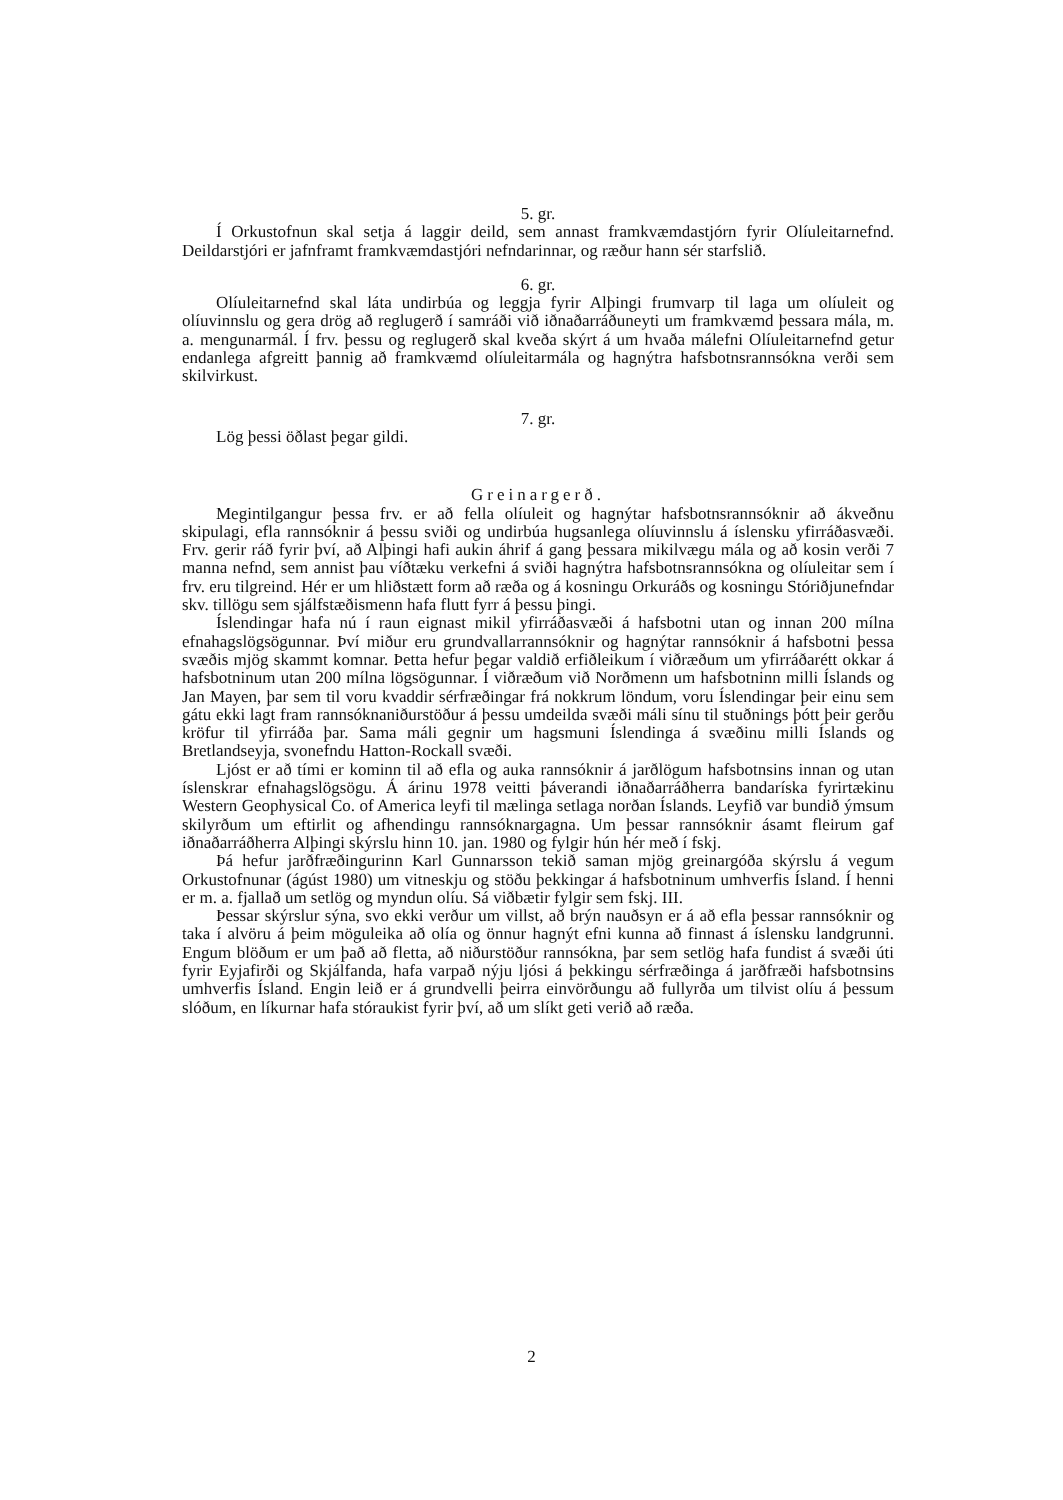5. gr.
Í Orkustofnun skal setja á laggir deild, sem annast framkvæmdastjórn fyrir Olíuleitarnefnd. Deildarstjóri er jafnframt framkvæmdastjóri nefndarinnar, og ræður hann sér starfslið.
6. gr.
Olíuleitarnefnd skal láta undirbúa og leggja fyrir Alþingi frumvarp til laga um olíuleit og olíuvinnslu og gera drög að reglugerð í samráði við iðnaðarráðuneyti um framkvæmd þessara mála, m. a. mengunarmál. Í frv. þessu og reglugerð skal kveða skýrt á um hvaða málefni Olíuleitarnefnd getur endanlega afgreitt þannig að framkvæmd olíuleitarmála og hagnýtra hafsbotnsrannsókna verði sem skilvirkust.
7. gr.
Lög þessi öðlast þegar gildi.
Greinargerð.
Megintilgangur þessa frv. er að fella olíuleit og hagnýtar hafsbotnsrannsóknir að ákveðnu skipulagi, efla rannsóknir á þessu sviði og undirbúa hugsanlega olíuvinnslu á íslensku yfirráðasvæði. Frv. gerir ráð fyrir því, að Alþingi hafi aukin áhrif á gang þessara mikilvægu mála og að kosin verði 7 manna nefnd, sem annist þau víðtæku verkefni á sviði hagnýtra hafsbotnsrannsókna og olíuleitar sem í frv. eru tilgreind. Hér er um hliðstætt form að ræða og á kosningu Orkuráðs og kosningu Stóriðjunefndar skv. tillögu sem sjálfstæðismenn hafa flutt fyrr á þessu þingi.
Íslendingar hafa nú í raun eignast mikil yfirráðasvæði á hafsbotni utan og innan 200 mílna efnahagslögsögunnar. Því miður eru grundvallarrannsóknir og hagnýtar rannsóknir á hafsbotni þessa svæðis mjög skammt komnar. Þetta hefur þegar valdið erfiðleikum í viðræðum um yfirráðarétt okkar á hafsbotninum utan 200 mílna lögsögunnar. Í viðræðum við Norðmenn um hafsbotninn milli Íslands og Jan Mayen, þar sem til voru kvaddir sérfræðingar frá nokkrum löndum, voru Íslendingar þeir einu sem gátu ekki lagt fram rannsóknaniðurstöður á þessu umdeilda svæði máli sínu til stuðnings þótt þeir gerðu kröfur til yfirráða þar. Sama máli gegnir um hagsmuni Íslendinga á svæðinu milli Íslands og Bretlandseyja, svonefndu Hatton-Rockall svæði.
Ljóst er að tími er kominn til að efla og auka rannsóknir á jarðlögum hafsbotnsins innan og utan íslenskrar efnahagslögsögu. Á árinu 1978 veitti þáverandi iðnaðarráðherra bandaríska fyrirtækinu Western Geophysical Co. of America leyfi til mælinga setlaga norðan Íslands. Leyfið var bundið ýmsum skilyrðum um eftirlit og afhendingu rannsóknargagna. Um þessar rannsóknir ásamt fleirum gaf iðnaðarráðherra Alþingi skýrslu hinn 10. jan. 1980 og fylgir hún hér með í fskj.
Þá hefur jarðfræðingurinn Karl Gunnarsson tekið saman mjög greinargóða skýrslu á vegum Orkustofnunar (ágúst 1980) um vitneskju og stöðu þekkingar á hafsbotninum umhverfis Ísland. Í henni er m. a. fjallað um setlög og myndun olíu. Sá viðbætir fylgir sem fskj. III.
Þessar skýrslur sýna, svo ekki verður um villst, að brýn nauðsyn er á að efla þessar rannsóknir og taka í alvöru á þeim möguleika að olía og önnur hagnýt efni kunna að finnast á íslensku landgrunni. Engum blöðum er um það að fletta, að niðurstöður rannsókna, þar sem setlög hafa fundist á svæði úti fyrir Eyjafirði og Skjálfanda, hafa varpað nýju ljósi á þekkingu sérfræðinga á jarðfræði hafsbotnsins umhverfis Ísland. Engin leið er á grundvelli þeirra einvörðungu að fullyrða um tilvist olíu á þessum slóðum, en líkurnar hafa stóraukist fyrir því, að um slíkt geti verið að ræða.
2